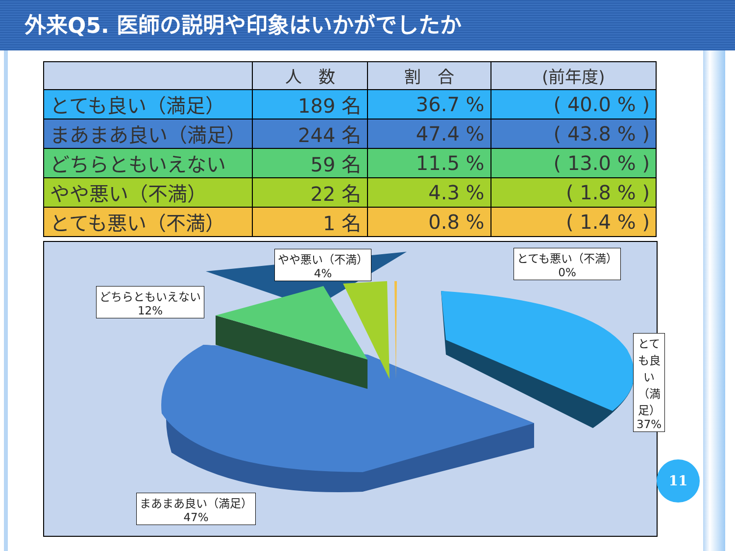外来Q5. 医師の説明や印象はいかがでしたか
| | 人 数 | 割 合 | (前年度) |
| --- | --- | --- | --- |
| とても良い（満足） | 189 名 | 36.7 % | ( 40.0 % ) |
| まあまあ良い（満足） | 244 名 | 47.4 % | ( 43.8 % ) |
| どちらともいえない | 59 名 | 11.5 % | ( 13.0 % ) |
| やや悪い（不満） | 22 名 | 4.3 % | ( 1.8 % ) |
| とても悪い（不満） | 1 名 | 0.8 % | ( 1.4 % ) |
やや悪い（不満）
4%
とても悪い（不満）
0%
どちらともいえない
12%
とても良い（満足）
37%
まあまあ良い（満足）
47%
11